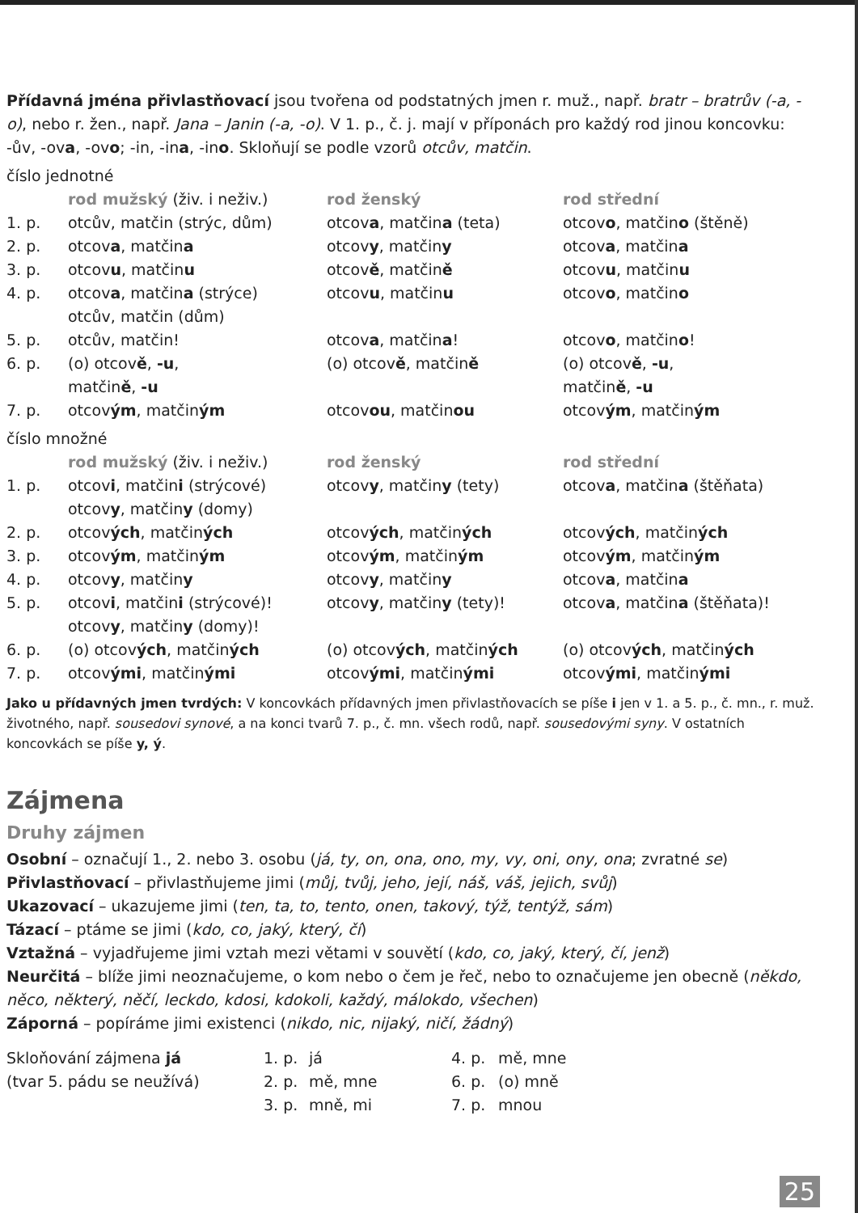Přídavná jména přivlastňovací jsou tvořena od podstatných jmen r. muž., např. bratr – bratrův (-a, -o), nebo r. žen., např. Jana – Janin (-a, -o). V 1. p., č. j. mají v příponách pro každý rod jinou koncovku: -ův, -ova, -ovo; -in, -ina, -ino. Skloňují se podle vzorů otcův, matčin.
číslo jednotné
| | rod mužský (živ. i neživ.) | rod ženský | rod střední |
| 1. p. | otcův, matčin (strýc, dům) | otcov a , matčin a (teta) | otcov o , matčin o (štěně) |
| 2. p. | otcov a , matčin a | otcov y , matčin y | otcov a , matčin a |
| 3. p. | otcov u , matčin u | otcov ě , matčin ě | otcov u , matčin u |
| 4. p. | otcov a , matčin a (strýce) otcův, matčin (dům) | otcov u , matčin u | otcov o , matčin o |
| 5. p. | otcův, matčin! | otcov a , matčin a ! | otcov o , matčin o ! |
| 6. p. | (o) otcov ě , -u , matčin ě , -u | (o) otcov ě , matčin ě | (o) otcov ě , -u , matčin ě , -u |
| 7. p. | otcov ým , matčin ým | otcov ou , matčin ou | otcov ým , matčin ým |
číslo množné
| | rod mužský (živ. i neživ.) | rod ženský | rod střední |
| 1. p. | otcov i , matčin i (strýcové) otcov y , matčin y (domy) | otcov y , matčin y (tety) | otcov a , matčin a (štěňata) |
| 2. p. | otcov ých , matčin ých | otcov ých , matčin ých | otcov ých , matčin ých |
| 3. p. | otcov ým , matčin ým | otcov ým , matčin ým | otcov ým , matčin ým |
| 4. p. | otcov y , matčin y | otcov y , matčin y | otcov a , matčin a |
| 5. p. | otcov i , matčin i (strýcové)! otcov y , matčin y (domy)! | otcov y , matčin y (tety)! | otcov a , matčin a (štěňata)! |
| 6. p. | (o) otcov ých , matčin ých | (o) otcov ých , matčin ých | (o) otcov ých , matčin ých |
| 7. p. | otcov ými , matčin ými | otcov ými , matčin ými | otcov ými , matčin ými |
Jako u přídavných jmen tvrdých: V koncovkách přídavných jmen přivlastňovacích se píše i jen v 1. a 5. p., č. mn., r. muž. životného, např. sousedovi synové, a na konci tvarů 7. p., č. mn. všech rodů, např. sousedovými syny. V ostatních koncovkách se píše y, ý.
Zájmena
Druhy zájmen
Osobní – označují 1., 2. nebo 3. osobu (já, ty, on, ona, ono, my, vy, oni, ony, ona; zvratné se)
Přivlastňovací – přivlastňujeme jimi (můj, tvůj, jeho, její, náš, váš, jejich, svůj)
Ukazovací – ukazujeme jimi (ten, ta, to, tento, onen, takový, týž, tentýž, sám)
Tázací – ptáme se jimi (kdo, co, jaký, který, čí)
Vztažná – vyjadřujeme jimi vztah mezi větami v souvětí (kdo, co, jaký, který, čí, jenž)
Neurčitá – blíže jimi neoznačujeme, o kom nebo o čem je řeč, nebo to označujeme jen obecně (někdo, něco, některý, něčí, leckdo, kdosi, kdokoli, každý, málokdo, všechen)
Záporná – popíráme jimi existenci (nikdo, nic, nijaký, ničí, žádný)
| Skloňování zájmena já | 1. p. | já | 4. p. | mě, mne |
| (tvar 5. pádu se neužívá) | 2. p. | mě, mne | 6. p. | (o) mně |
| | 3. p. | mně, mi | 7. p. | mnou |
25